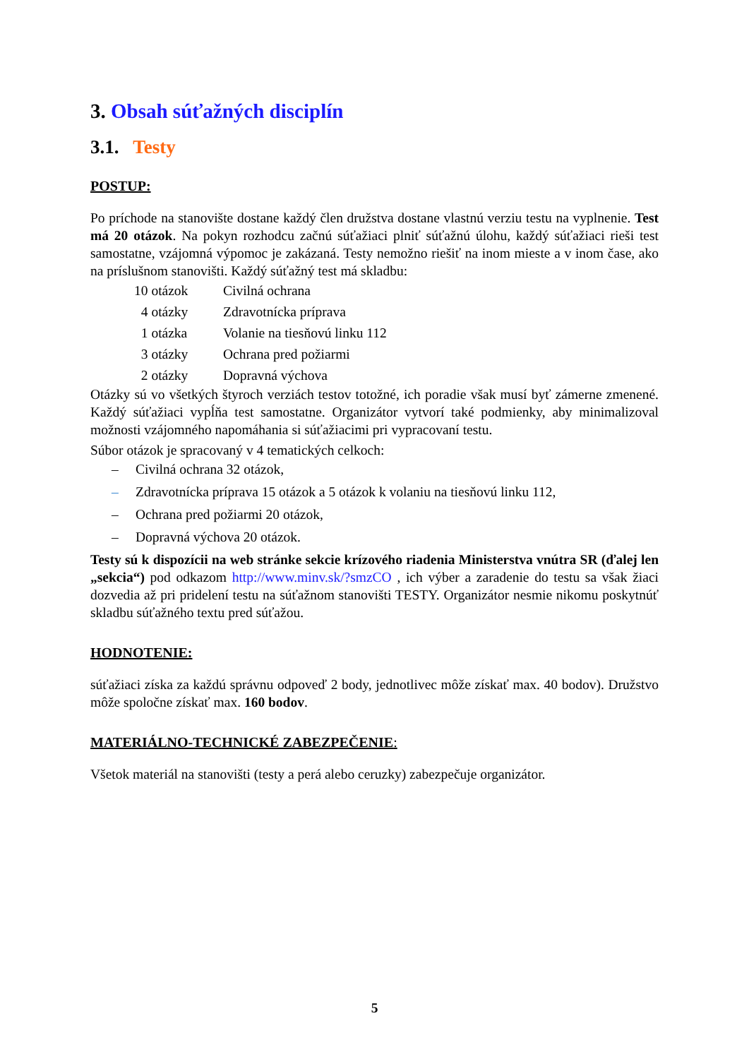3. Obsah súťažných disciplín
3.1. Testy
POSTUP:
Po príchode na stanovište dostane každý člen družstva dostane vlastnú verziu testu na vyplnenie. Test má 20 otázok. Na pokyn rozhodcu začnú súťažiaci plniť súťažnú úlohu, každý súťažiaci rieši test samostatne, vzájomná výpomoc je zakázaná. Testy nemožno riešiť na inom mieste a v inom čase, ako na príslušnom stanovišti. Každý súťažný test má skladbu:
| 10 otázok | Civilná ochrana |
| 4 otázky | Zdravotnícka príprava |
| 1 otázka | Volanie na tiesňovú linku 112 |
| 3 otázky | Ochrana pred požiarmi |
| 2 otázky | Dopravná výchova |
Otázky sú vo všetkých štyroch verziách testov totožné, ich poradie však musí byť zámerne zmenené. Každý súťažiaci vypĺňa test samostatne. Organizátor vytvorí také podmienky, aby minimalizoval možnosti vzájomného napomáhania si súťažiacimi pri vypracovaní testu.
Súbor otázok je spracovaný v 4 tematických celkoch:
– Civilná ochrana 32 otázok,
– Zdravotnícka príprava 15 otázok a 5 otázok k volaniu na tiesňovú linku 112,
– Ochrana pred požiarmi 20 otázok,
– Dopravná výchova 20 otázok.
Testy sú k dispozícii na web stránke sekcie krízového riadenia Ministerstva vnútra SR (ďalej len „sekcia“) pod odkazom http://www.minv.sk/?smzCO , ich výber a zaradenie do testu sa však žiaci dozvedia až pri pridelení testu na súťažnom stanovišti TESTY. Organizátor nesmie nikomu poskytnúť skladbu súťažného textu pred súťažou.
HODNOTENIE:
súťažiaci získa za každú správnu odpoveď 2 body, jednotlivec môže získať max. 40 bodov). Družstvo môže spoločne získať max. 160 bodov.
MATERIÁLNO-TECHNICKÉ ZABEZPEČENIE:
Všetok materiál na stanovišti (testy a perá alebo ceruzky) zabezpečuje organizátor.
5